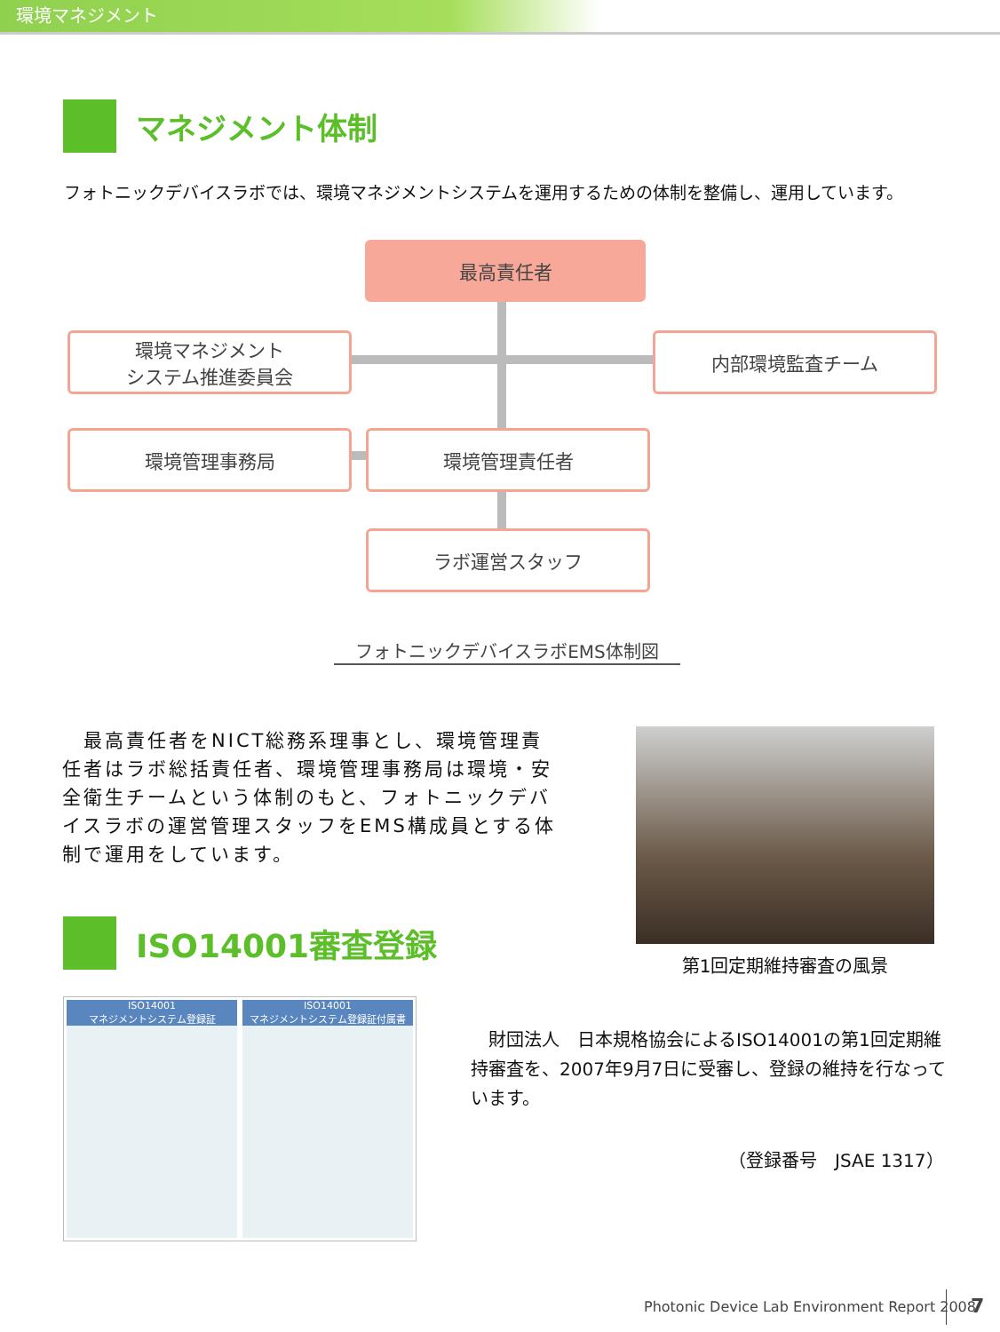環境マネジメント
マネジメント体制
フォトニックデバイスラボでは、環境マネジメントシステムを運用するための体制を整備し、運用しています。
最高責任者
環境マネジメント
システム推進委員会
内部環境監査チーム
環境管理事務局 環境管理責任者
ラボ運営スタッフ
フォトニックデバイスラボEMS体制図
　最高責任者をNICT総務系理事とし、環境管理責任者はラボ総括責任者、環境管理事務局は環境・安全衛生チームという体制のもと、フォトニックデバイスラボの運営管理スタッフをEMS構成員とする体制で運用をしています。
第1回定期維持審査の風景
ISO14001審査登録
ISO14001
マネジメントシステム登録証
ISO14001
マネジメントシステム登録証付属書
　財団法人　日本規格協会によるISO14001の第1回定期維持審査を、2007年9月7日に受審し、登録の維持を行なっています。
（登録番号　JSAE 1317）
Photonic Device Lab Environment Report 2008
7